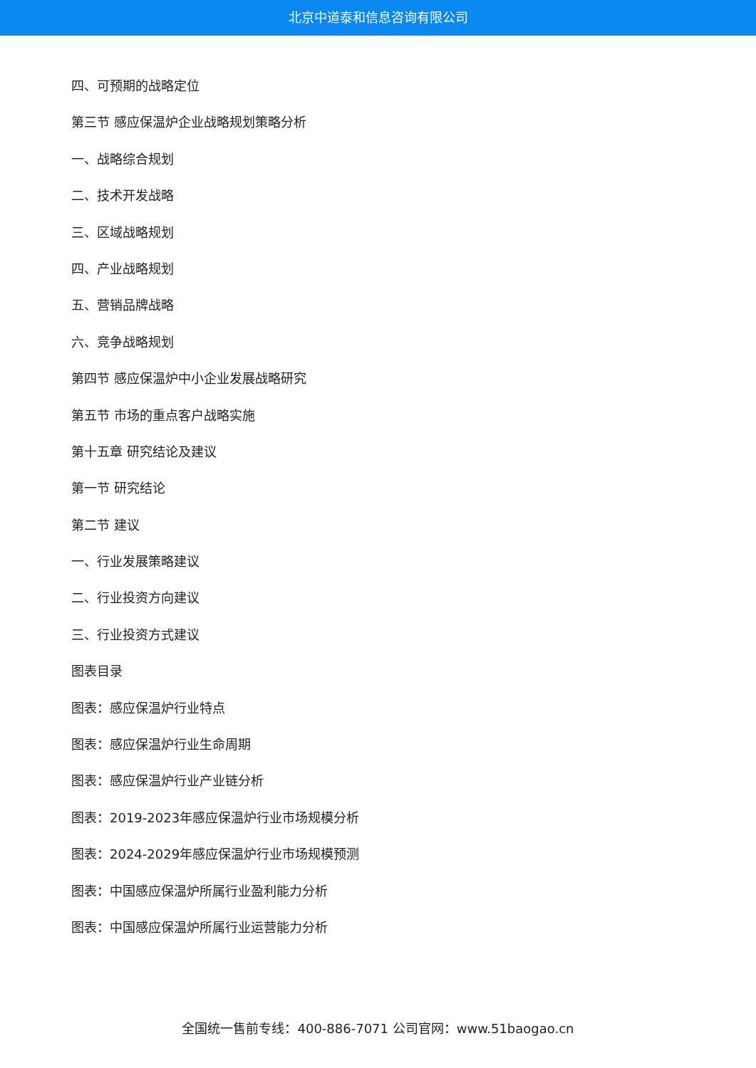北京中道泰和信息咨询有限公司
四、可预期的战略定位
第三节 感应保温炉企业战略规划策略分析
一、战略综合规划
二、技术开发战略
三、区域战略规划
四、产业战略规划
五、营销品牌战略
六、竞争战略规划
第四节 感应保温炉中小企业发展战略研究
第五节 市场的重点客户战略实施
第十五章 研究结论及建议
第一节 研究结论
第二节 建议
一、行业发展策略建议
二、行业投资方向建议
三、行业投资方式建议
图表目录
图表：感应保温炉行业特点
图表：感应保温炉行业生命周期
图表：感应保温炉行业产业链分析
图表：2019-2023年感应保温炉行业市场规模分析
图表：2024-2029年感应保温炉行业市场规模预测
图表：中国感应保温炉所属行业盈利能力分析
图表：中国感应保温炉所属行业运营能力分析
全国统一售前专线：400-886-7071 公司官网：www.51baogao.cn